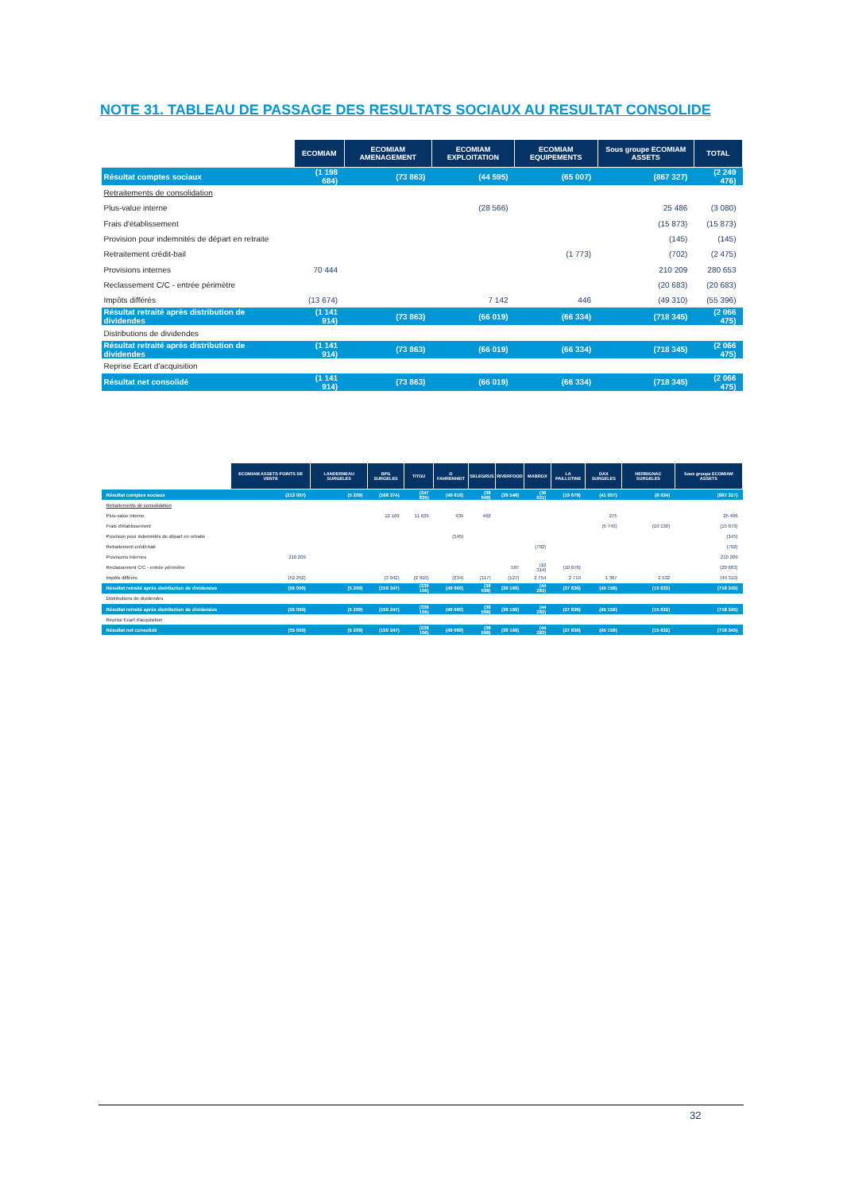NOTE 31. TABLEAU DE PASSAGE DES RESULTATS SOCIAUX AU RESULTAT CONSOLIDE
| | ECOMIAM | ECOMIAM AMENAGEMENT | ECOMIAM EXPLOITATION | ECOMIAM EQUIPEMENTS | Sous groupe ECOMIAM ASSETS | TOTAL |
| --- | --- | --- | --- | --- | --- | --- |
| Résultat comptes sociaux | (1 198 684) | (73 863) | (44 595) | (65 007) | (867 327) | (2 249 476) |
| Retraitements de consolidation | | | | | | |
| Plus-value interne | | | (28 566) | | 25 486 | (3 080) |
| Frais d'établissement | | | | | (15 873) | (15 873) |
| Provision pour indemnités de départ en retraite | | | | | (145) | (145) |
| Retraitement crédit-bail | | | | (1 773) | (702) | (2 475) |
| Provisions internes | 70 444 | | | | 210 209 | 280 653 |
| Reclassement C/C - entrée périmètre | | | | | (20 683) | (20 683) |
| Impôts différés | (13 674) | | 7 142 | 446 | (49 310) | (55 396) |
| Résultat retraité après distribution de dividendes | (1 141 914) | (73 863) | (66 019) | (66 334) | (718 345) | (2 066 475) |
| Distributions de dividendes | | | | | | |
| Résultat retraité après distribution de dividendes | (1 141 914) | (73 863) | (66 019) | (66 334) | (718 345) | (2 066 475) |
| Reprise Ecart d'acquisition | | | | | | |
| Résultat net consolidé | (1 141 914) | (73 863) | (66 019) | (66 334) | (718 345) | (2 066 475) |
| | ECOMIAM ASSETS POINTS DE VENTE | LANDERNEAU SURGELES | BPG SURGELES | TITOU | O FAHRENHEIT | SELEGRUS | RIVERFOOD | MABROX | LA PAILLOTINE | DAX SURGELES | HERBIGNAC SURGELES | Sous groupe ECOMIAM ASSETS |
| --- | --- | --- | --- | --- | --- | --- | --- | --- | --- | --- | --- | --- |
| Résultat comptes sociaux | (213 007) | (5 209) | (168 374) | (247 835) | (49 616) | (38 949) | (39 546) | (36 021) | (19 679) | (41 057) | (8 034) | (867 327) |
| Retraitements de consolidation | | | | | | | | | | | | |
| Plus-value interne | | | 12 169 | 11 639 | 935 | 468 | | | | 275 | | 25 486 |
| Frais d'établissement | | | | | | | | | | (5 743) | (10 130) | (15 873) |
| Provision pour indemnités de départ en retraite | | | | | (145) | | | | | | | (145) |
| Retraitement crédit-bail | | | | | | | | (702) | | | | (702) |
| Provisions internes | 210 209 | | | | | | | | | | | 210 209 |
| Reclassement C/C - entrée périmètre | | | | | | | 507 | (10 314) | (10 876) | | | (20 683) |
| Impôts différés | (52 252) | | (3 042) | (2 910) | (234) | (117) | (127) | 2 754 | 2 719 | 1 367 | 2 532 | (49 310) |
| Résultat retraité après distribution de dividendes | (55 050) | (5 209) | (159 247) | (239 106) | (49 060) | (38 598) | (39 166) | (44 283) | (27 836) | (45 158) | (15 632) | (718 345) |
| Distributions de dividendes | | | | | | | | | | | | |
| Résultat retraité après distribution de dividendes | (55 050) | (5 209) | (159 247) | (239 106) | (49 060) | (38 598) | (39 166) | (44 283) | (27 836) | (45 158) | (15 632) | (718 345) |
| Reprise Ecart d'acquisition | | | | | | | | | | | | |
| Résultat net consolidé | (55 050) | (5 209) | (159 247) | (239 106) | (49 060) | (38 598) | (39 166) | (44 283) | (27 836) | (45 158) | (15 632) | (718 345) |
32